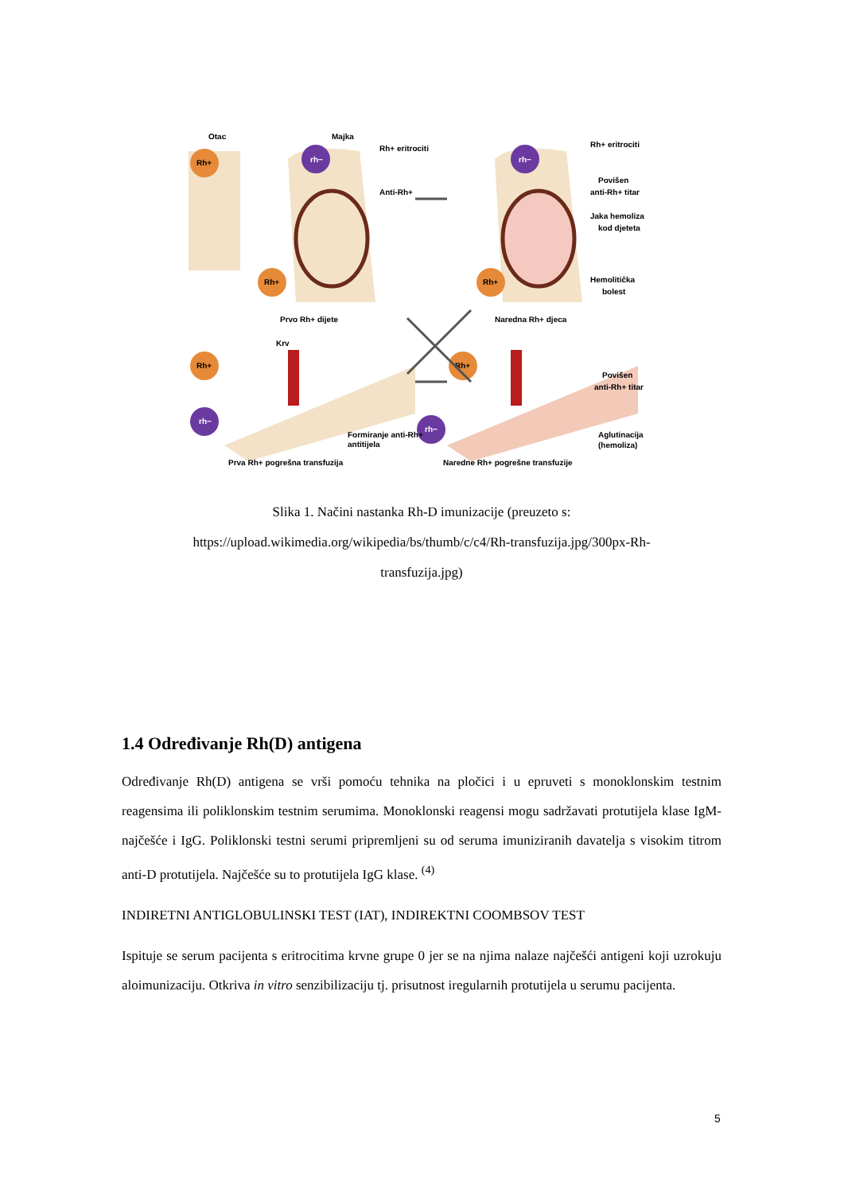Rh+
rh−
Rh+
rh−
Rh+
Rh+
rh−
Rh+
rh−
Otac
Majka
Rh+ eritrociti
Anti-Rh+
Rh+ eritrociti
Povišen
anti-Rh+ titar
Jaka hemoliza
kod djeteta
Hemolitička
bolest
Prvo Rh+ dijete
Naredna Rh+ djeca
Krv
Povišen
anti-Rh+ titar
Formiranje anti-Rh+
antitijela
Aglutinacija
(hemoliza)
Prva Rh+ pogrešna transfuzija
Naredne Rh+ pogrešne transfuzije
Slika 1. Načini nastanka Rh-D imunizacije (preuzeto s:
https://upload.wikimedia.org/wikipedia/bs/thumb/c/c4/Rh-transfuzija.jpg/300px-Rh-
transfuzija.jpg)
1.4 Određivanje Rh(D) antigena
Određivanje Rh(D) antigena se vrši pomoću tehnika na pločici i u epruveti s monoklonskim testnim reagensima ili poliklonskim testnim serumima. Monoklonski reagensi mogu sadržavati protutijela klase IgM- najčešće i IgG. Poliklonski testni serumi pripremljeni su od seruma imuniziranih davatelja s visokim titrom anti-D protutijela. Najčešće su to protutijela IgG klase. <sup>(4)</sup>
INDIRETNI ANTIGLOBULINSKI TEST (IAT), INDIREKTNI COOMBSOV TEST
Ispituje se serum pacijenta s eritrocitima krvne grupe 0 jer se na njima nalaze najčešći antigeni koji uzrokuju aloimunizaciju. Otkriva in vitro senzibilizaciju tj. prisutnost iregularnih protutijela u serumu pacijenta.
5